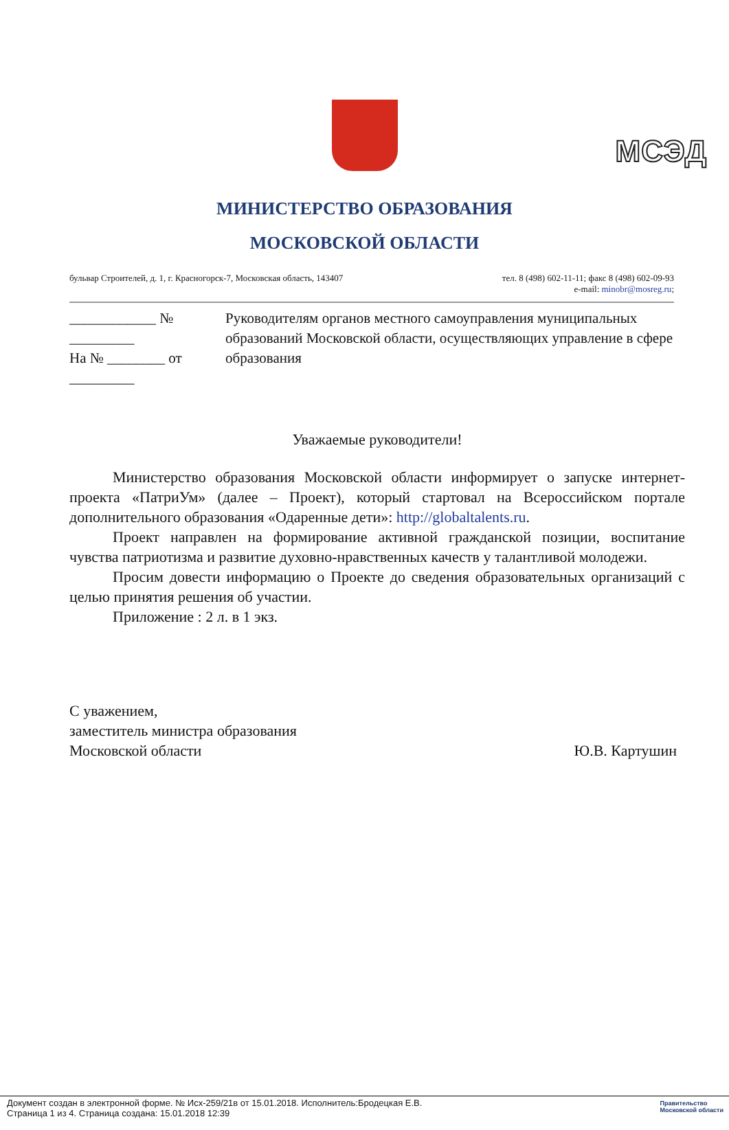МСЭД
МИНИСТЕРСТВО ОБРАЗОВАНИЯ
МОСКОВСКОЙ ОБЛАСТИ
бульвар Строителей, д. 1, г. Красногорск-7, Московская область, 143407 тел. 8 (498) 602-11-11; факс 8 (498) 602-09-93
e-mail: minobr@mosreg.ru;
____________ № _________
На № ________ от _________
Руководителям органов местного самоуправления муниципальных образований Московской области, осуществляющих управление в сфере образования
Уважаемые руководители!
Министерство образования Московской области информирует о запуске интернет-проекта «ПатриУм» (далее – Проект), который стартовал на Всероссийском портале дополнительного образования «Одаренные дети»: http://globaltalents.ru.
Проект направлен на формирование активной гражданской позиции, воспитание чувства патриотизма и развитие духовно-нравственных качеств у талантливой молодежи.
Просим довести информацию о Проекте до сведения образовательных организаций с целью принятия решения об участии.
Приложение : 2 л. в 1 экз.
С уважением,
заместитель министра образования
Московской области Ю.В. Картушин
Документ создан в электронной форме. № Исх-259/21в от 15.01.2018. Исполнитель:Бродецкая Е.В.
Страница 1 из 4. Страница создана: 15.01.2018 12:39
Правительство
Московской области